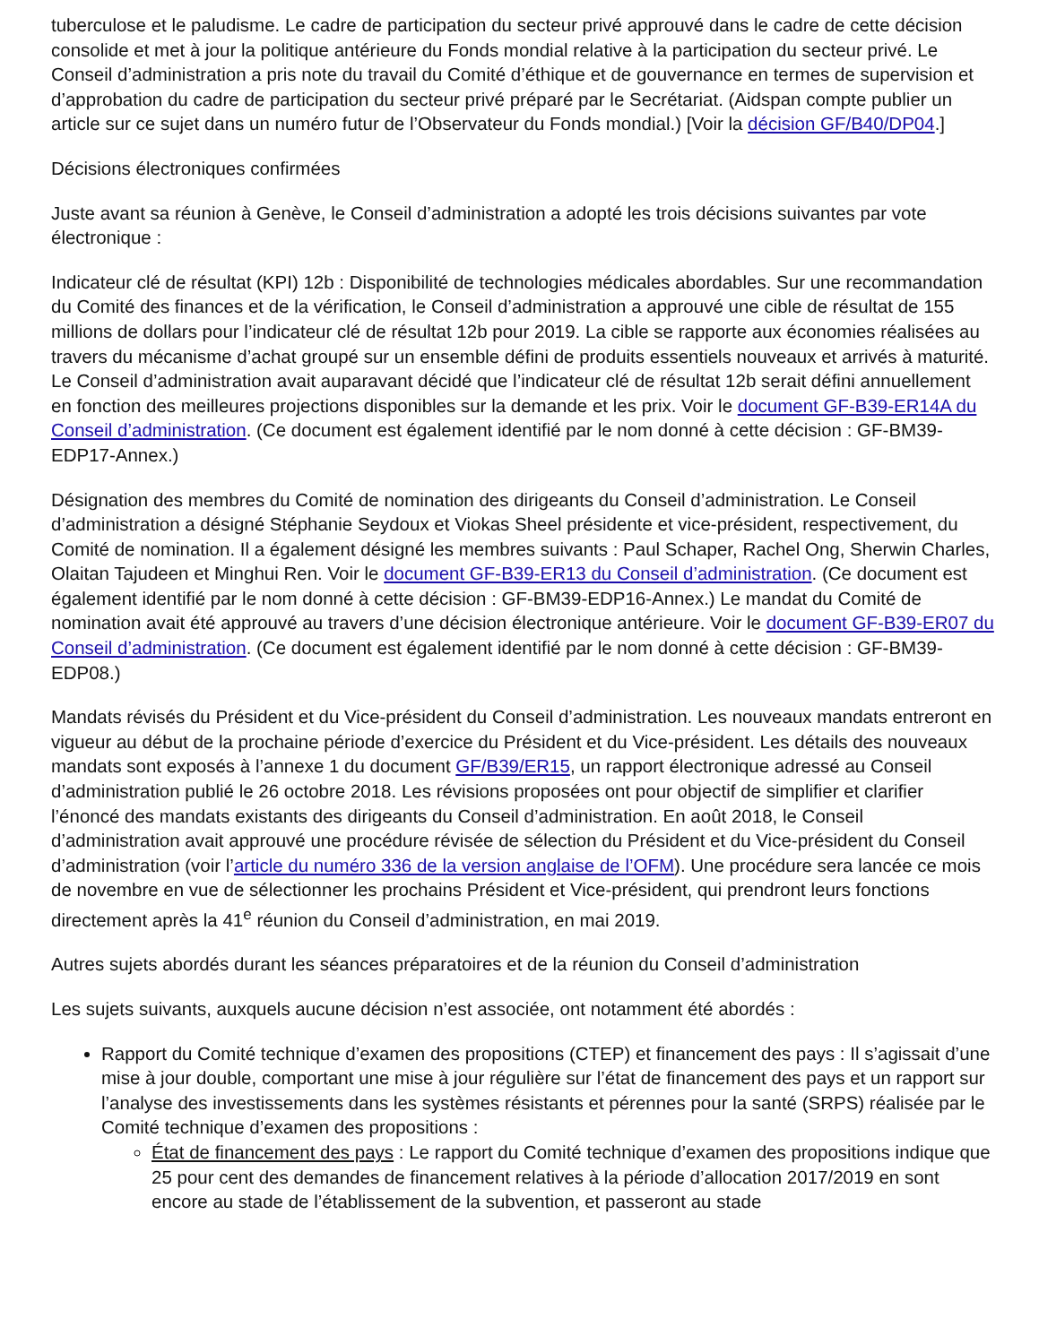tuberculose et le paludisme. Le cadre de participation du secteur privé approuvé dans le cadre de cette décision consolide et met à jour la politique antérieure du Fonds mondial relative à la participation du secteur privé. Le Conseil d’administration a pris note du travail du Comité d’éthique et de gouvernance en termes de supervision et d’approbation du cadre de participation du secteur privé préparé par le Secrétariat. (Aidspan compte publier un article sur ce sujet dans un numéro futur de l’Observateur du Fonds mondial.) [Voir la décision GF/B40/DP04.]
Décisions électroniques confirmées
Juste avant sa réunion à Genève, le Conseil d’administration a adopté les trois décisions suivantes par vote électronique :
Indicateur clé de résultat (KPI) 12b : Disponibilité de technologies médicales abordables. Sur une recommandation du Comité des finances et de la vérification, le Conseil d’administration a approuvé une cible de résultat de 155 millions de dollars pour l’indicateur clé de résultat 12b pour 2019. La cible se rapporte aux économies réalisées au travers du mécanisme d’achat groupé sur un ensemble défini de produits essentiels nouveaux et arrivés à maturité. Le Conseil d’administration avait auparavant décidé que l’indicateur clé de résultat 12b serait défini annuellement en fonction des meilleures projections disponibles sur la demande et les prix. Voir le document GF-B39-ER14A du Conseil d’administration. (Ce document est également identifié par le nom donné à cette décision : GF-BM39-EDP17-Annex.)
Désignation des membres du Comité de nomination des dirigeants du Conseil d’administration. Le Conseil d’administration a désigné Stéphanie Seydoux et Viokas Sheel présidente et vice-président, respectivement, du Comité de nomination. Il a également désigné les membres suivants : Paul Schaper, Rachel Ong, Sherwin Charles, Olaitan Tajudeen et Minghui Ren. Voir le document GF-B39-ER13 du Conseil d’administration. (Ce document est également identifié par le nom donné à cette décision : GF-BM39-EDP16-Annex.) Le mandat du Comité de nomination avait été approuvé au travers d’une décision électronique antérieure. Voir le document GF-B39-ER07 du Conseil d’administration. (Ce document est également identifié par le nom donné à cette décision : GF-BM39-EDP08.)
Mandats révisés du Président et du Vice-président du Conseil d’administration. Les nouveaux mandats entreront en vigueur au début de la prochaine période d’exercice du Président et du Vice-président. Les détails des nouveaux mandats sont exposés à l’annexe 1 du document GF/B39/ER15, un rapport électronique adressé au Conseil d’administration publié le 26 octobre 2018. Les révisions proposées ont pour objectif de simplifier et clarifier l’énoncé des mandats existants des dirigeants du Conseil d’administration. En août 2018, le Conseil d’administration avait approuvé une procédure révisée de sélection du Président et du Vice-président du Conseil d’administration (voir l’article du numéro 336 de la version anglaise de l’OFM). Une procédure sera lancée ce mois de novembre en vue de sélectionner les prochains Président et Vice-président, qui prendront leurs fonctions directement après la 41<sup>e</sup> réunion du Conseil d’administration, en mai 2019.
Autres sujets abordés durant les séances préparatoires et de la réunion du Conseil d’administration
Les sujets suivants, auxquels aucune décision n’est associée, ont notamment été abordés :
Rapport du Comité technique d’examen des propositions (CTEP) et financement des pays : Il s’agissait d’une mise à jour double, comportant une mise à jour régulière sur l’état de financement des pays et un rapport sur l’analyse des investissements dans les systèmes résistants et pérennes pour la santé (SRPS) réalisée par le Comité technique d’examen des propositions :
État de financement des pays : Le rapport du Comité technique d’examen des propositions indique que 25 pour cent des demandes de financement relatives à la période d’allocation 2017/2019 en sont encore au stade de l’établissement de la subvention, et passeront au stade